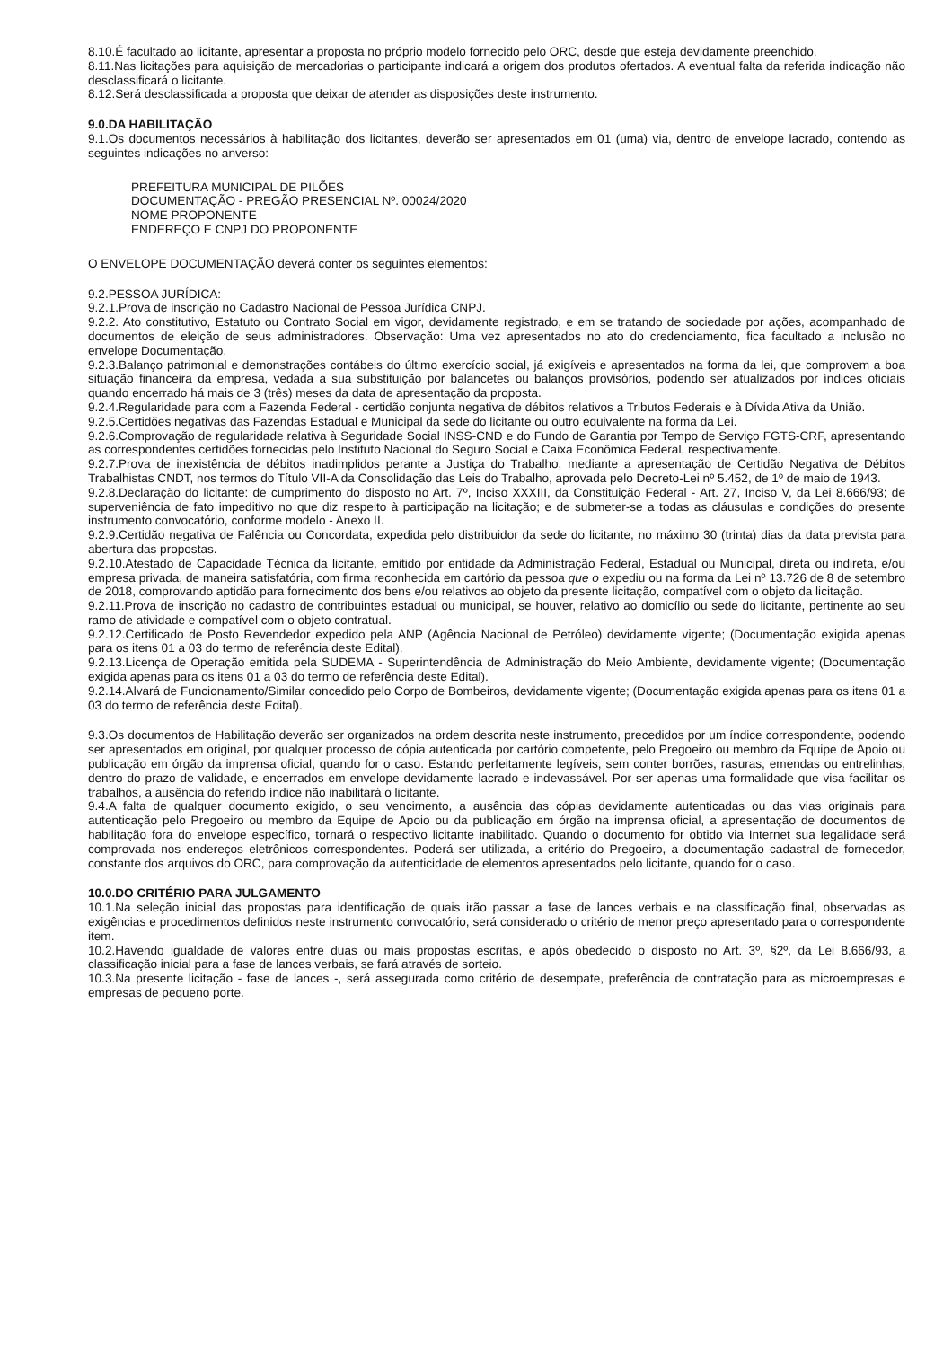8.10.É facultado ao licitante, apresentar a proposta no próprio modelo fornecido pelo ORC, desde que esteja devidamente preenchido.
8.11.Nas licitações para aquisição de mercadorias o participante indicará a origem dos produtos ofertados. A eventual falta da referida indicação não desclassificará o licitante.
8.12.Será desclassificada a proposta que deixar de atender as disposições deste instrumento.
9.0.DA HABILITAÇÃO
9.1.Os documentos necessários à habilitação dos licitantes, deverão ser apresentados em 01 (uma) via, dentro de envelope lacrado, contendo as seguintes indicações no anverso:
PREFEITURA MUNICIPAL DE PILÕES
DOCUMENTAÇÃO - PREGÃO PRESENCIAL Nº. 00024/2020
NOME PROPONENTE
ENDEREÇO E CNPJ DO PROPONENTE
O ENVELOPE DOCUMENTAÇÃO deverá conter os seguintes elementos:
9.2.PESSOA JURÍDICA:
9.2.1.Prova de inscrição no Cadastro Nacional de Pessoa Jurídica CNPJ.
9.2.2. Ato constitutivo, Estatuto ou Contrato Social em vigor, devidamente registrado, e em se tratando de sociedade por ações, acompanhado de documentos de eleição de seus administradores. Observação: Uma vez apresentados no ato do credenciamento, fica facultado a inclusão no envelope Documentação.
9.2.3.Balanço patrimonial e demonstrações contábeis do último exercício social, já exigíveis e apresentados na forma da lei, que comprovem a boa situação financeira da empresa, vedada a sua substituição por balancetes ou balanços provisórios, podendo ser atualizados por índices oficiais quando encerrado há mais de 3 (três) meses da data de apresentação da proposta.
9.2.4.Regularidade para com a Fazenda Federal - certidão conjunta negativa de débitos relativos a Tributos Federais e à Dívida Ativa da União.
9.2.5.Certidões negativas das Fazendas Estadual e Municipal da sede do licitante ou outro equivalente na forma da Lei.
9.2.6.Comprovação de regularidade relativa à Seguridade Social INSS-CND e do Fundo de Garantia por Tempo de Serviço FGTS-CRF, apresentando as correspondentes certidões fornecidas pelo Instituto Nacional do Seguro Social e Caixa Econômica Federal, respectivamente.
9.2.7.Prova de inexistência de débitos inadimplidos perante a Justiça do Trabalho, mediante a apresentação de Certidão Negativa de Débitos Trabalhistas CNDT, nos termos do Título VII-A da Consolidação das Leis do Trabalho, aprovada pelo Decreto-Lei nº 5.452, de 1º de maio de 1943.
9.2.8.Declaração do licitante: de cumprimento do disposto no Art. 7º, Inciso XXXIII, da Constituição Federal - Art. 27, Inciso V, da Lei 8.666/93; de superveniência de fato impeditivo no que diz respeito à participação na licitação; e de submeter-se a todas as cláusulas e condições do presente instrumento convocatório, conforme modelo - Anexo II.
9.2.9.Certidão negativa de Falência ou Concordata, expedida pelo distribuidor da sede do licitante, no máximo 30 (trinta) dias da data prevista para abertura das propostas.
9.2.10.Atestado de Capacidade Técnica da licitante, emitido por entidade da Administração Federal, Estadual ou Municipal, direta ou indireta, e/ou empresa privada, de maneira satisfatória, com firma reconhecida em cartório da pessoa que o expediu ou na forma da Lei nº 13.726 de 8 de setembro de 2018, comprovando aptidão para fornecimento dos bens e/ou relativos ao objeto da presente licitação, compatível com o objeto da licitação.
9.2.11.Prova de inscrição no cadastro de contribuintes estadual ou municipal, se houver, relativo ao domicílio ou sede do licitante, pertinente ao seu ramo de atividade e compatível com o objeto contratual.
9.2.12.Certificado de Posto Revendedor expedido pela ANP (Agência Nacional de Petróleo) devidamente vigente; (Documentação exigida apenas para os itens 01 a 03 do termo de referência deste Edital).
9.2.13.Licença de Operação emitida pela SUDEMA - Superintendência de Administração do Meio Ambiente, devidamente vigente; (Documentação exigida apenas para os itens 01 a 03 do termo de referência deste Edital).
9.2.14.Alvará de Funcionamento/Similar concedido pelo Corpo de Bombeiros, devidamente vigente; (Documentação exigida apenas para os itens 01 a 03 do termo de referência deste Edital).
9.3.Os documentos de Habilitação deverão ser organizados na ordem descrita neste instrumento, precedidos por um índice correspondente, podendo ser apresentados em original, por qualquer processo de cópia autenticada por cartório competente, pelo Pregoeiro ou membro da Equipe de Apoio ou publicação em órgão da imprensa oficial, quando for o caso. Estando perfeitamente legíveis, sem conter borrões, rasuras, emendas ou entrelinhas, dentro do prazo de validade, e encerrados em envelope devidamente lacrado e indevassável. Por ser apenas uma formalidade que visa facilitar os trabalhos, a ausência do referido índice não inabilitará o licitante.
9.4.A falta de qualquer documento exigido, o seu vencimento, a ausência das cópias devidamente autenticadas ou das vias originais para autenticação pelo Pregoeiro ou membro da Equipe de Apoio ou da publicação em órgão na imprensa oficial, a apresentação de documentos de habilitação fora do envelope específico, tornará o respectivo licitante inabilitado. Quando o documento for obtido via Internet sua legalidade será comprovada nos endereços eletrônicos correspondentes. Poderá ser utilizada, a critério do Pregoeiro, a documentação cadastral de fornecedor, constante dos arquivos do ORC, para comprovação da autenticidade de elementos apresentados pelo licitante, quando for o caso.
10.0.DO CRITÉRIO PARA JULGAMENTO
10.1.Na seleção inicial das propostas para identificação de quais irão passar a fase de lances verbais e na classificação final, observadas as exigências e procedimentos definidos neste instrumento convocatório, será considerado o critério de menor preço apresentado para o correspondente item.
10.2.Havendo igualdade de valores entre duas ou mais propostas escritas, e após obedecido o disposto no Art. 3º, §2º, da Lei 8.666/93, a classificação inicial para a fase de lances verbais, se fará através de sorteio.
10.3.Na presente licitação - fase de lances -, será assegurada como critério de desempate, preferência de contratação para as microempresas e empresas de pequeno porte.